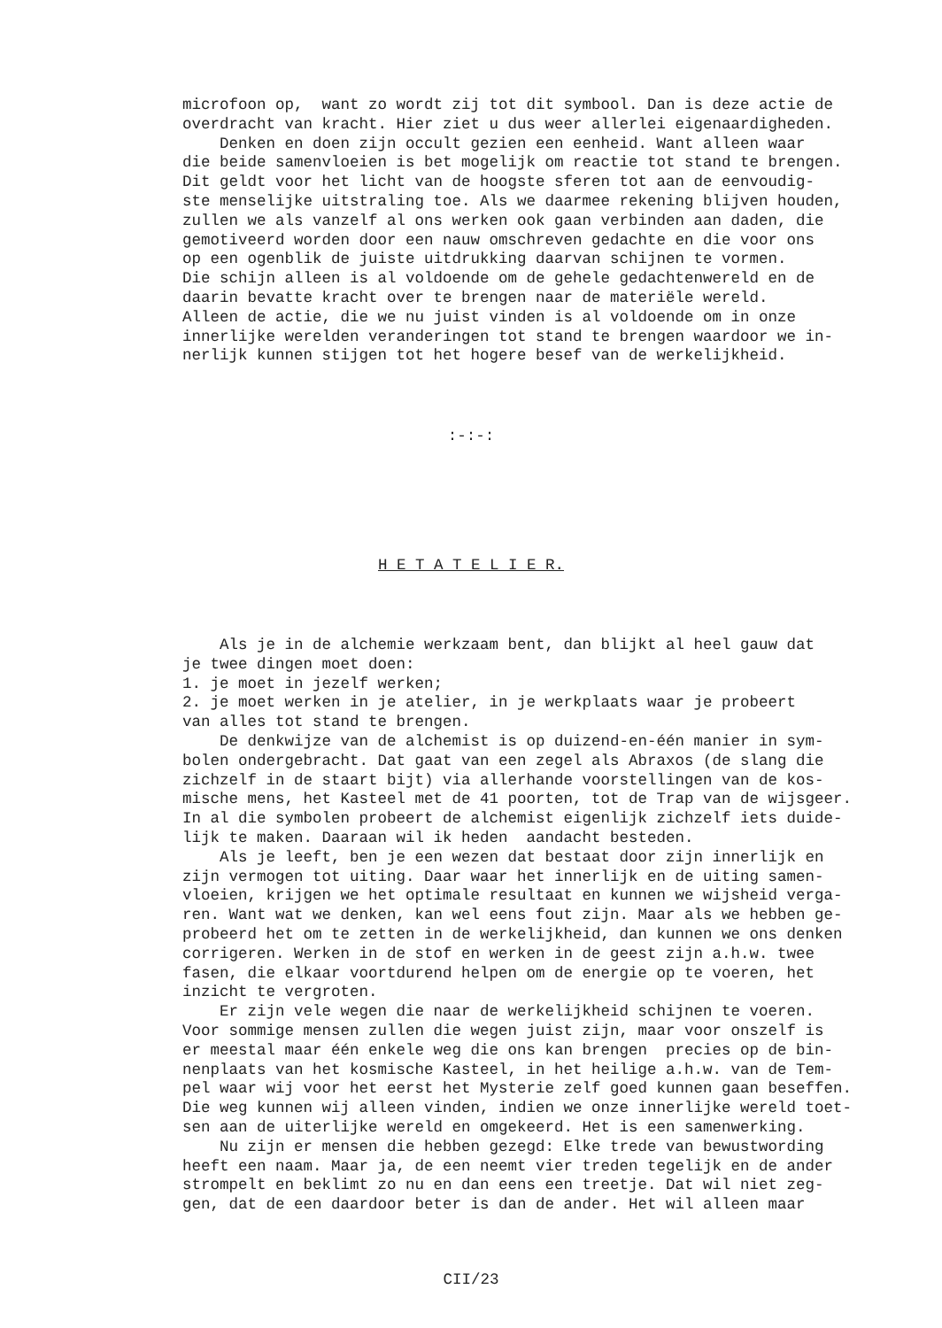microfoon op, want zo wordt zij tot dit symbool. Dan is deze actie de overdracht van kracht. Hier ziet u dus weer allerlei eigenaardigheden. Denken en doen zijn occult gezien een eenheid. Want alleen waar die beide samenvloeien is bet mogelijk om reactie tot stand te brengen. Dit geldt voor het licht van de hoogste sferen tot aan de eenvoudig- ste menselijke uitstraling toe. Als we daarmee rekening blijven houden, zullen we als vanzelf al ons werken ook gaan verbinden aan daden, die gemotiveerd worden door een nauw omschreven gedachte en die voor ons op een ogenblik de juiste uitdrukking daarvan schijnen te vormen. Die schijn alleen is al voldoende om de gehele gedachtenwereld en de daarin bevatte kracht over te brengen naar de materiële wereld. Alleen de actie, die we nu juist vinden is al voldoende om in onze innerlijke werelden veranderingen tot stand te brengen waardoor we in- nerlijk kunnen stijgen tot het hogere besef van de werkelijkheid.
:-:-:
H E T A T E L I E R.
Als je in de alchemie werkzaam bent, dan blijkt al heel gauw dat je twee dingen moet doen: 1. je moet in jezelf werken; 2. je moet werken in je atelier, in je werkplaats waar je probeert van alles tot stand te brengen. De denkwijze van de alchemist is op duizend-en-één manier in sym- bolen ondergebracht. Dat gaat van een zegel als Abraxos (de slang die zichzelf in de staart bijt) via allerhande voorstellingen van de kos- mische mens, het Kasteel met de 41 poorten, tot de Trap van de wijsgeer. In al die symbolen probeert de alchemist eigenlijk zichzelf iets duide- lijk te maken. Daaraan wil ik heden aandacht besteden. Als je leeft, ben je een wezen dat bestaat door zijn innerlijk en zijn vermogen tot uiting. Daar waar het innerlijk en de uiting samen- vloeien, krijgen we het optimale resultaat en kunnen we wijsheid verga- ren. Want wat we denken, kan wel eens fout zijn. Maar als we hebben ge- probeerd het om te zetten in de werkelijkheid, dan kunnen we ons denken corrigeren. Werken in de stof en werken in de geest zijn a.h.w. twee fasen, die elkaar voortdurend helpen om de energie op te voeren, het inzicht te vergroten. Er zijn vele wegen die naar de werkelijkheid schijnen te voeren. Voor sommige mensen zullen die wegen juist zijn, maar voor onszelf is er meestal maar één enkele weg die ons kan brengen precies op de bin- nenplaats van het kosmische Kasteel, in het heilige a.h.w. van de Tem- pel waar wij voor het eerst het Mysterie zelf goed kunnen gaan beseffen. Die weg kunnen wij alleen vinden, indien we onze innerlijke wereld toet- sen aan de uiterlijke wereld en omgekeerd. Het is een samenwerking. Nu zijn er mensen die hebben gezegd: Elke trede van bewustwording heeft een naam. Maar ja, de een neemt vier treden tegelijk en de ander strompelt en beklimt zo nu en dan eens een treetje. Dat wil niet zeg- gen, dat de een daardoor beter is dan de ander. Het wil alleen maar
CII/23